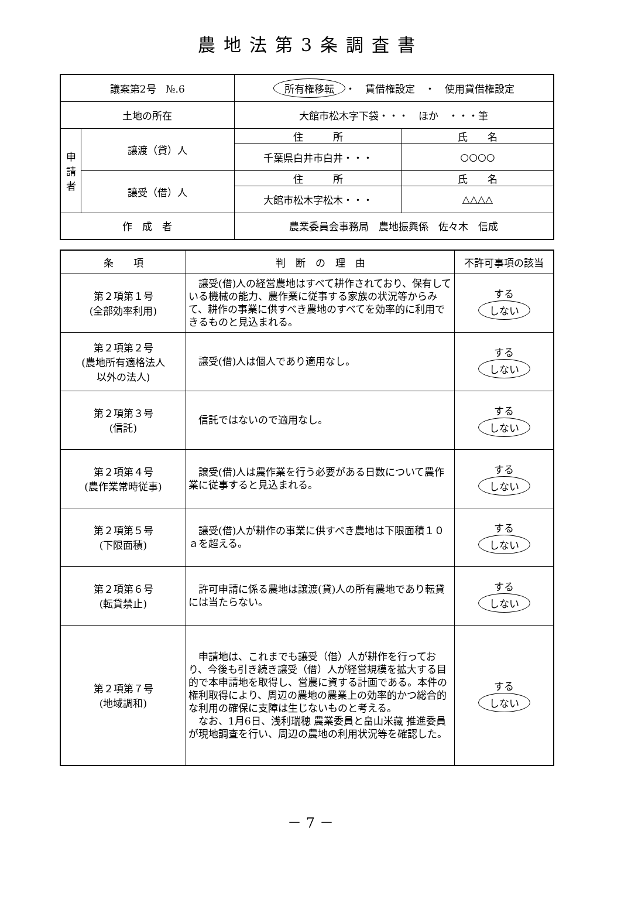農地法第3条調査書
| 議案第2号 №.6 | | 所有権移転 ・ 賃借権設定 ・ 使用貸借権設定 | |
| 土地の所在 | | 大館市松木字下袋・・・ ほか ・・・筆 | |
| 申 請 者 | 譲渡（貸）人 | 住 所 | 氏 名 |
| | | 千葉県白井市白井・・・ | ○○○○ |
| | 譲受（借）人 | 住 所 | 氏 名 |
| | | 大館市松木字松木・・・ | △△△△ |
| 作 成 者 | | 農業委員会事務局 農地振興係 佐々木 信成 | |
| 条 項 | 判 断 の 理 由 | 不許可事項の該当 |
| --- | --- | --- |
| 第２項第１号 (全部効率利用) | 譲受(借)人の経営農地はすべて耕作されており、保有している機械の能力、農作業に従事する家族の状況等からみて、耕作の事業に供すべき農地のすべてを効率的に利用できるものと見込まれる。 | する しない |
| 第２項第２号 (農地所有適格法人 以外の法人) | 譲受(借)人は個人であり適用なし。 | する しない |
| 第２項第３号 (信託) | 信託ではないので適用なし。 | する しない |
| 第２項第４号 (農作業常時従事) | 譲受(借)人は農作業を行う必要がある日数について農作業に従事すると見込まれる。 | する しない |
| 第２項第５号 (下限面積) | 譲受(借)人が耕作の事業に供すべき農地は下限面積１０ａを超える。 | する しない |
| 第２項第６号 (転貸禁止) | 許可申請に係る農地は譲渡(貸)人の所有農地であり転貸には当たらない。 | する しない |
| 第２項第７号 (地域調和) | 申請地は、これまでも譲受（借）人が耕作を行っており、今後も引き続き譲受（借）人が経営規模を拡大する目的で本申請地を取得し、営農に資する計画である。本件の権利取得により、周辺の農地の農業上の効率的かつ総合的な利用の確保に支障は生じないものと考える。 なお、1月6日、浅利瑞穂 農業委員と畠山米藏 推進委員が現地調査を行い、周辺の農地の利用状況等を確認した。 | する しない |
－ 7 －